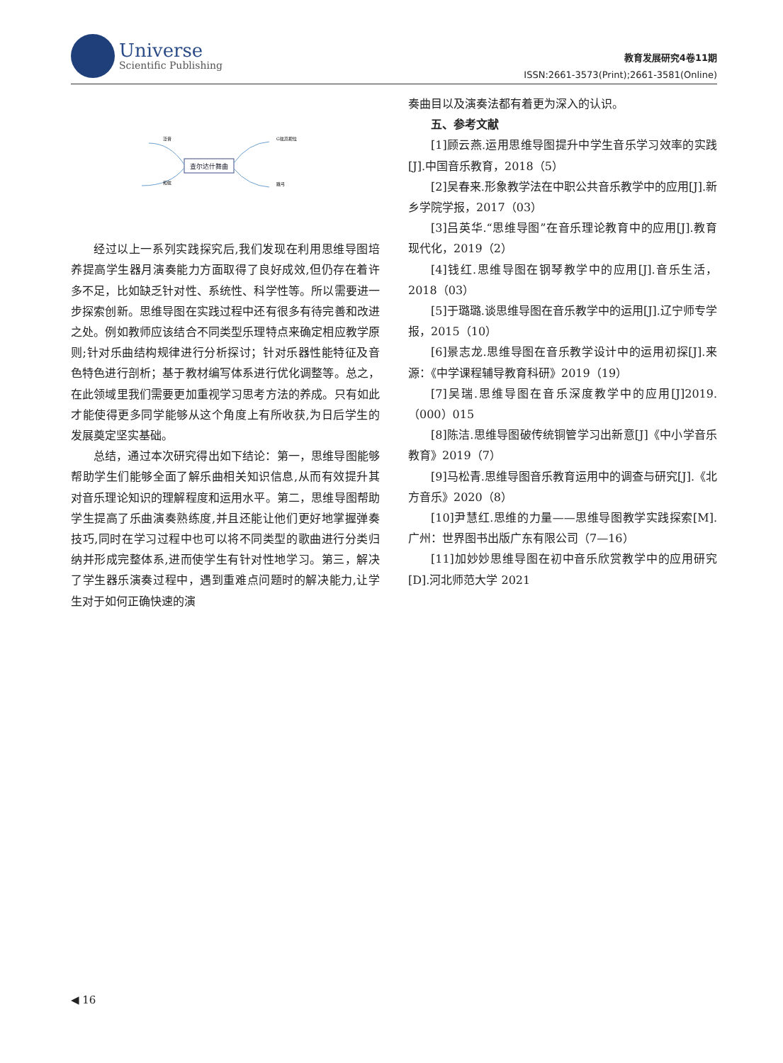Universe
Scientific Publishing
教育发展研究4卷11期
ISSN:2661-3573(Print);2661-3581(Online)
查尔达什舞曲
泛音
和弦
G弦高把位
跳弓
经过以上一系列实践探究后,我们发现在利用思维导图培养提高学生器月演奏能力方面取得了良好成效,但仍存在着许多不足，比如缺乏针对性、系统性、科学性等。所以需要进一步探索创新。思维导图在实践过程中还有很多有待完善和改进之处。例如教师应该结合不同类型乐理特点来确定相应教学原则;针对乐曲结构规律进行分析探讨；针对乐器性能特征及音色特色进行剖析；基于教材编写体系进行优化调整等。总之，在此领域里我们需要更加重视学习思考方法的养成。只有如此才能使得更多同学能够从这个角度上有所收获,为日后学生的发展奠定坚实基础。
总结，通过本次研究得出如下结论：第一，思维导图能够帮助学生们能够全面了解乐曲相关知识信息,从而有效提升其对音乐理论知识的理解程度和运用水平。第二，思维导图帮助学生提高了乐曲演奏熟练度,并且还能让他们更好地掌握弹奏技巧,同时在学习过程中也可以将不同类型的歌曲进行分类归纳并形成完整体系,进而使学生有针对性地学习。第三，解决了学生器乐演奏过程中，遇到重难点问题时的解决能力,让学生对于如何正确快速的演
奏曲目以及演奏法都有着更为深入的认识。
五、参考文献
[1]顾云燕.运用思维导图提升中学生音乐学习效率的实践[J].中国音乐教育，2018（5）
[2]吴春来.形象教学法在中职公共音乐教学中的应用[J].新乡学院学报，2017（03）
[3]吕英华.“思维导图”在音乐理论教育中的应用[J].教育现代化，2019（2）
[4]钱红.思维导图在钢琴教学中的应用[J].音乐生活，2018（03）
[5]于璐璐.谈思维导图在音乐教学中的运用[J].辽宁师专学报，2015（10）
[6]景志龙.思维导图在音乐教学设计中的运用初探[J].来源：《中学课程辅导教育科研》2019（19）
[7]吴瑞.思维导图在音乐深度教学中的应用[J]2019.（000）015
[8]陈洁.思维导图破传统铜管学习出新意[J]《中小学音乐教育》2019（7）
[9]马松青.思维导图音乐教育运用中的调查与研究[J].《北方音乐》2020（8）
[10]尹慧红.思维的力量——思维导图教学实践探索[M].广州：世界图书出版广东有限公司（7—16）
[11]加妙妙思维导图在初中音乐欣赏教学中的应用研究[D].河北师范大学 2021
◀ 16